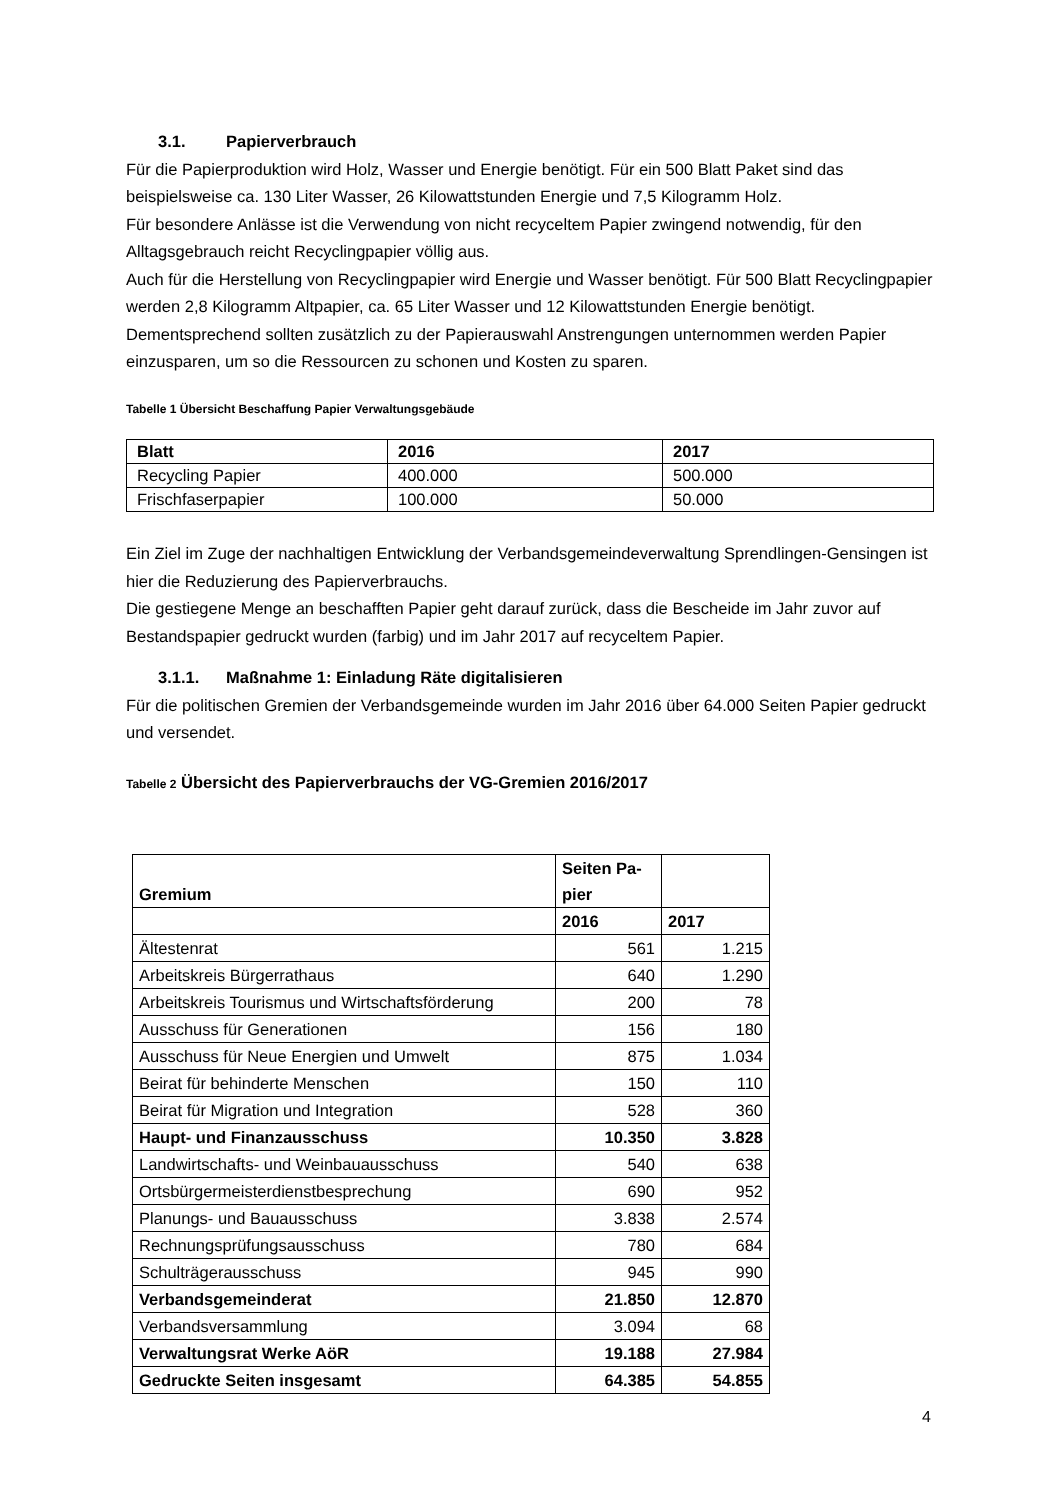3.1. Papierverbrauch
Für die Papierproduktion wird Holz, Wasser und Energie benötigt. Für ein 500 Blatt Paket sind das beispielsweise ca. 130 Liter Wasser, 26 Kilowattstunden Energie und 7,5 Kilogramm Holz.
Für besondere Anlässe ist die Verwendung von nicht recyceltem Papier zwingend notwendig, für den Alltagsgebrauch reicht Recyclingpapier völlig aus.
Auch für die Herstellung von Recyclingpapier wird Energie und Wasser benötigt. Für 500 Blatt Recyclingpapier werden 2,8 Kilogramm Altpapier, ca. 65 Liter Wasser und 12 Kilowattstunden Energie benötigt. Dementsprechend sollten zusätzlich zu der Papierauswahl Anstrengungen unternommen werden Papier einzusparen, um so die Ressourcen zu schonen und Kosten zu sparen.
Tabelle 1 Übersicht Beschaffung Papier Verwaltungsgebäude
| Blatt | 2016 | 2017 |
| --- | --- | --- |
| Recycling Papier | 400.000 | 500.000 |
| Frischfaserpapier | 100.000 | 50.000 |
Ein Ziel im Zuge der nachhaltigen Entwicklung der Verbandsgemeindeverwaltung Sprendlingen-Gensingen ist hier die Reduzierung des Papierverbrauchs.
Die gestiegene Menge an beschafften Papier geht darauf zurück, dass die Bescheide im Jahr zuvor auf Bestandspapier gedruckt wurden (farbig) und im Jahr 2017 auf recyceltem Papier.
3.1.1. Maßnahme 1: Einladung Räte digitalisieren
Für die politischen Gremien der Verbandsgemeinde wurden im Jahr 2016 über 64.000 Seiten Papier gedruckt und versendet.
Tabelle 2 Übersicht des Papierverbrauchs der VG-Gremien 2016/2017
| Gremium | Seiten Pa- pier | |
| --- | --- | --- |
| | 2016 | 2017 |
| Ältestenrat | 561 | 1.215 |
| Arbeitskreis Bürgerrathaus | 640 | 1.290 |
| Arbeitskreis Tourismus und Wirtschaftsförderung | 200 | 78 |
| Ausschuss für Generationen | 156 | 180 |
| Ausschuss für Neue Energien und Umwelt | 875 | 1.034 |
| Beirat für behinderte Menschen | 150 | 110 |
| Beirat für Migration und Integration | 528 | 360 |
| Haupt- und Finanzausschuss | 10.350 | 3.828 |
| Landwirtschafts- und Weinbauausschuss | 540 | 638 |
| Ortsbürgermeisterdienstbesprechung | 690 | 952 |
| Planungs- und Bauausschuss | 3.838 | 2.574 |
| Rechnungsprüfungsausschuss | 780 | 684 |
| Schulträgerausschuss | 945 | 990 |
| Verbandsgemeinderat | 21.850 | 12.870 |
| Verbandsversammlung | 3.094 | 68 |
| Verwaltungsrat Werke AöR | 19.188 | 27.984 |
| Gedruckte Seiten insgesamt | 64.385 | 54.855 |
4